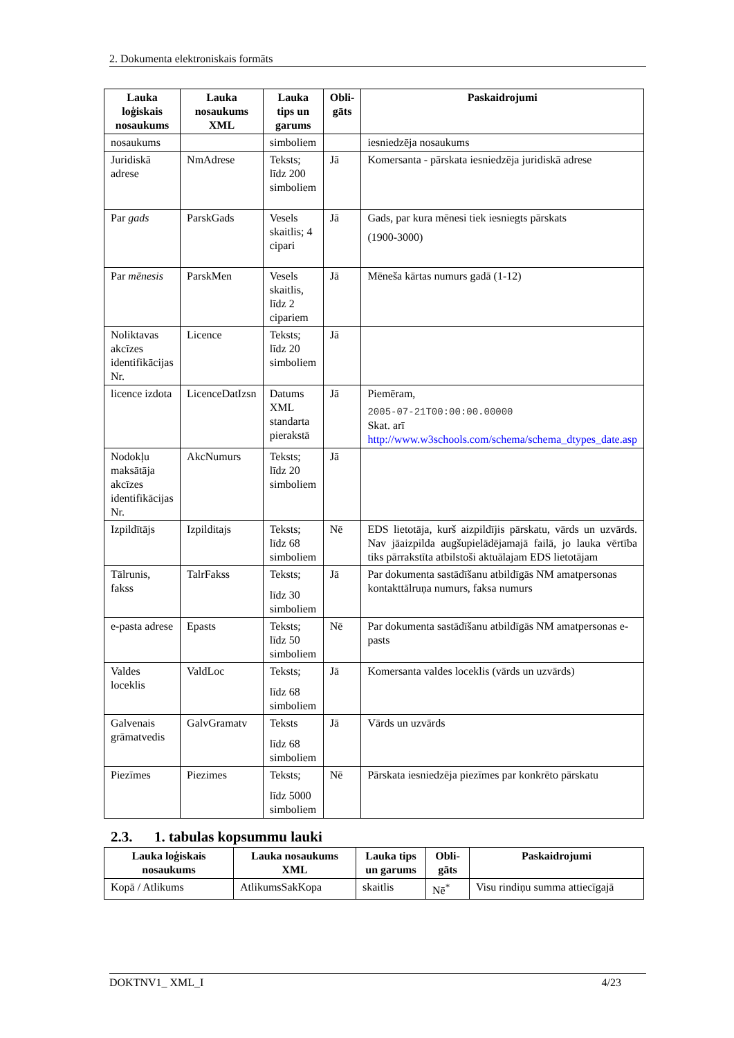2. Dokumenta elektroniskais formāts
| Lauka loģiskais nosaukums | Lauka nosaukums XML | Lauka tips un garums | Obli-gāts | Paskaidrojumi |
| --- | --- | --- | --- | --- |
| nosaukums | | simboliem | | iesniedzēja nosaukums |
| Juridiskā adrese | NmAdrese | Teksts; līdz 200 simboliem | Jā | Komersanta - pārskata iesniedzēja juridiskā adrese |
| Par gads | ParskGads | Vesels skaitlis; 4 cipari | Jā | Gads, par kura mēnesi tiek iesniegts pārskats (1900-3000) |
| Par mēnesis | ParskMen | Vesels skaitlis, līdz 2 cipariem | Jā | Mēneša kārtas numurs gadā (1-12) |
| Noliktavas akcīzes identifikācijas Nr. | Licence | Teksts; līdz 20 simboliem | Jā | |
| licence izdota | LicenceDatIzsn | Datums XML standarta pierakstā | Jā | Piemēram, 2005-07-21T00:00:00.00000 Skat. arī http://www.w3schools.com/schema/schema_dtypes_date.asp |
| Nodokļu maksātāja akcīzes identifikācijas Nr. | AkcNumurs | Teksts; līdz 20 simboliem | Jā | |
| Izpildītājs | Izpilditajs | Teksts; līdz 68 simboliem | Nē | EDS lietotāja, kurš aizpildījis pārskatu, vārds un uzvārds. Nav jāaizpilda augšupielādējamajā failā, jo lauka vērtība tiks pārrakstīta atbilstoši aktuālajam EDS lietotājam |
| Tālrunis, fakss | TalrFakss | Teksts; līdz 30 simboliem | Jā | Par dokumenta sastādīšanu atbildīgās NM amatpersonas kontakttālruņa numurs, faksa numurs |
| e-pasta adrese | Epasts | Teksts; līdz 50 simboliem | Nē | Par dokumenta sastādīšanu atbildīgās NM amatpersonas e-pasts |
| Valdes loceklis | ValdLoc | Teksts; līdz 68 simboliem | Jā | Komersanta valdes loceklis (vārds un uzvārds) |
| Galvenais grāmatvedis | GalvGramatv | Teksts līdz 68 simboliem | Jā | Vārds un uzvārds |
| Piezīmes | Piezimes | Teksts; līdz 5000 simboliem | Nē | Pārskata iesniedzēja piezīmes par konkrēto pārskatu |
2.3. 1. tabulas kopsummu lauki
| Lauka loģiskais nosaukums | Lauka nosaukums XML | Lauka tips un garums | Obli-gāts | Paskaidrojumi |
| --- | --- | --- | --- | --- |
| Kopā / Atlikums | AtlikumsSakKopa | skaitlis | Nē<sup>*</sup> | Visu rindiņu summa attiecīgajā |
DOKTNV1_ XML_I 4/23